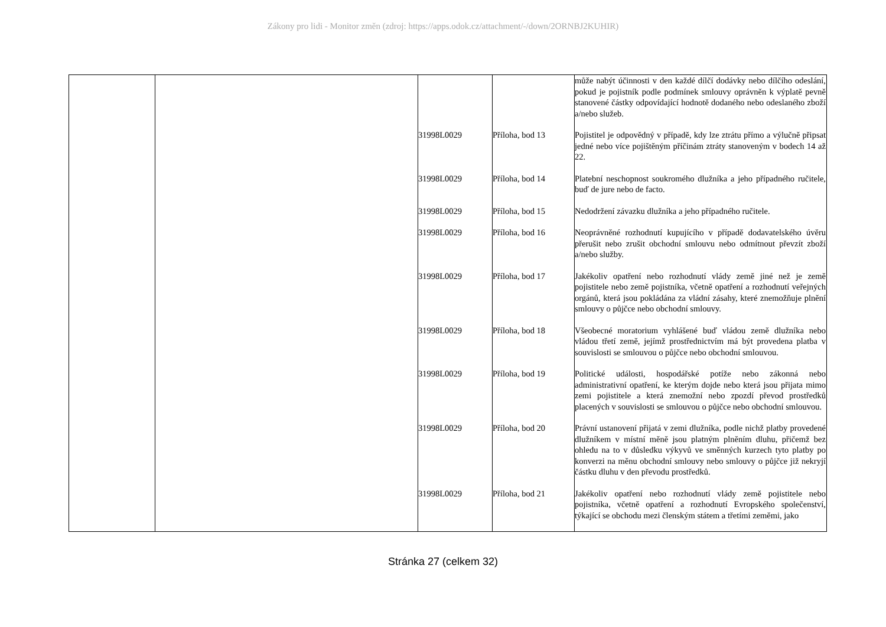Zákony pro lidi - Monitor změn (zdroj: https://apps.odok.cz/attachment/-/down/2ORNBJ2KUHIR)
| | | | | může nabýt účinnosti v den každé dílčí dodávky nebo dílčího odeslání, pokud je pojistník podle podmínek smlouvy oprávněn k výplatě pevně stanovené částky odpovídající hodnotě dodaného nebo odeslaného zboží a/nebo služeb. |
| | | 31998L0029 | Příloha, bod 13 | Pojistitel je odpovědný v případě, kdy lze ztrátu přímo a výlučně připsat jedné nebo více pojištěným příčinám ztráty stanoveným v bodech 14 až 22. |
| | | 31998L0029 | Příloha, bod 14 | Platební neschopnost soukromého dlužníka a jeho případného ručitele, buď de jure nebo de facto. |
| | | 31998L0029 | Příloha, bod 15 | Nedodržení závazku dlužníka a jeho případného ručitele. |
| | | 31998L0029 | Příloha, bod 16 | Neoprávněné rozhodnutí kupujícího v případě dodavatelského úvěru přerušit nebo zrušit obchodní smlouvu nebo odmítnout převzít zboží a/nebo služby. |
| | | 31998L0029 | Příloha, bod 17 | Jakékoliv opatření nebo rozhodnutí vlády země jiné než je země pojistitele nebo země pojistníka, včetně opatření a rozhodnutí veřejných orgánů, která jsou pokládána za vládní zásahy, které znemožňuje plnění smlouvy o půjčce nebo obchodní smlouvy. |
| | | 31998L0029 | Příloha, bod 18 | Všeobecné moratorium vyhlášené buď vládou země dlužníka nebo vládou třetí země, jejímž prostřednictvím má být provedena platba v souvislosti se smlouvou o půjčce nebo obchodní smlouvou. |
| | | 31998L0029 | Příloha, bod 19 | Politické události, hospodářské potíže nebo zákonná nebo administrativní opatření, ke kterým dojde nebo která jsou přijata mimo zemi pojistitele a která znemožní nebo zpozdí převod prostředků placených v souvislosti se smlouvou o půjčce nebo obchodní smlouvou. |
| | | 31998L0029 | Příloha, bod 20 | Právní ustanovení přijatá v zemi dlužníka, podle nichž platby provedené dlužníkem v místní měně jsou platným plněním dluhu, přičemž bez ohledu na to v důsledku výkyvů ve směnných kurzech tyto platby po konverzi na měnu obchodní smlouvy nebo smlouvy o půjčce již nekryjí částku dluhu v den převodu prostředků. |
| | | 31998L0029 | Příloha, bod 21 | Jakékoliv opatření nebo rozhodnutí vlády země pojistitele nebo pojistníka, včetně opatření a rozhodnutí Evropského společenství, týkající se obchodu mezi členským státem a třetími zeměmi, jako |
Stránka 27 (celkem 32)